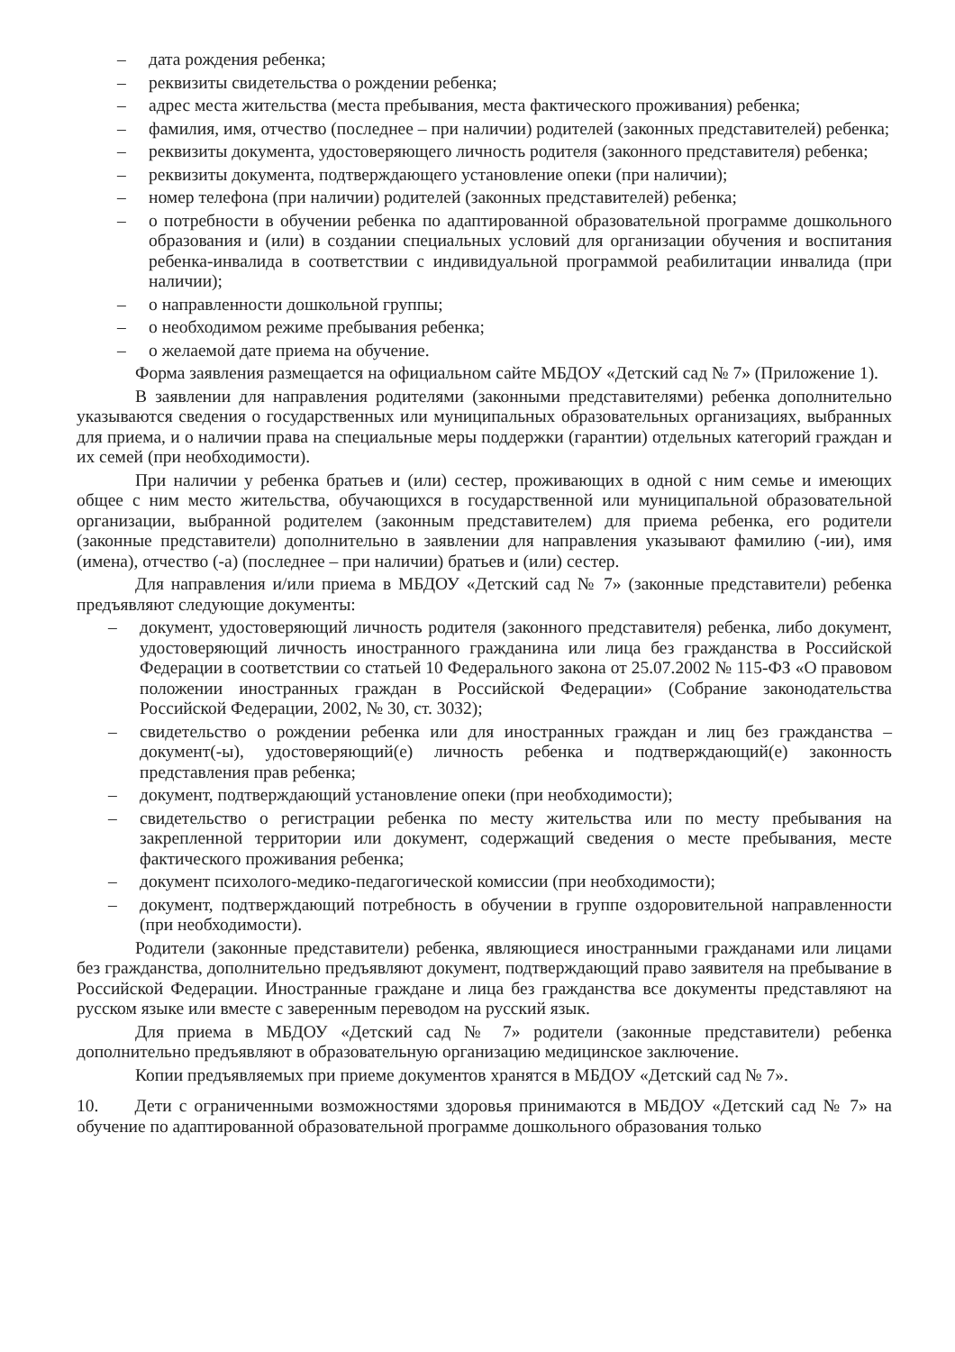– дата рождения ребенка;
– реквизиты свидетельства о рождении ребенка;
– адрес места жительства (места пребывания, места фактического проживания) ребенка;
– фамилия, имя, отчество (последнее – при наличии) родителей (законных представителей) ребенка;
– реквизиты документа, удостоверяющего личность родителя (законного представителя) ребенка;
– реквизиты документа, подтверждающего установление опеки (при наличии);
– номер телефона (при наличии) родителей (законных представителей) ребенка;
– о потребности в обучении ребенка по адаптированной образовательной программе дошкольного образования и (или) в создании специальных условий для организации обучения и воспитания ребенка-инвалида в соответствии с индивидуальной программой реабилитации инвалида (при наличии);
– о направленности дошкольной группы;
– о необходимом режиме пребывания ребенка;
– о желаемой дате приема на обучение.
Форма заявления размещается на официальном сайте МБДОУ «Детский сад № 7» (Приложение 1).
В заявлении для направления родителями (законными представителями) ребенка дополнительно указываются сведения о государственных или муниципальных образовательных организациях, выбранных для приема, и о наличии права на специальные меры поддержки (гарантии) отдельных категорий граждан и их семей (при необходимости).
При наличии у ребенка братьев и (или) сестер, проживающих в одной с ним семье и имеющих общее с ним место жительства, обучающихся в государственной или муниципальной образовательной организации, выбранной родителем (законным представителем) для приема ребенка, его родители (законные представители) дополнительно в заявлении для направления указывают фамилию (-ии), имя (имена), отчество (-а) (последнее – при наличии) братьев и (или) сестер.
Для направления и/или приема в МБДОУ «Детский сад № 7» (законные представители) ребенка предъявляют следующие документы:
– документ, удостоверяющий личность родителя (законного представителя) ребенка, либо документ, удостоверяющий личность иностранного гражданина или лица без гражданства в Российской Федерации в соответствии со статьей 10 Федерального закона от 25.07.2002 № 115-ФЗ «О правовом положении иностранных граждан в Российской Федерации» (Собрание законодательства Российской Федерации, 2002, № 30, ст. 3032);
– свидетельство о рождении ребенка или для иностранных граждан и лиц без гражданства – документ(-ы), удостоверяющий(е) личность ребенка и подтверждающий(е) законность представления прав ребенка;
– документ, подтверждающий установление опеки (при необходимости);
– свидетельство о регистрации ребенка по месту жительства или по месту пребывания на закрепленной территории или документ, содержащий сведения о месте пребывания, месте фактического проживания ребенка;
– документ психолого-медико-педагогической комиссии (при необходимости);
– документ, подтверждающий потребность в обучении в группе оздоровительной направленности (при необходимости).
Родители (законные представители) ребенка, являющиеся иностранными гражданами или лицами без гражданства, дополнительно предъявляют документ, подтверждающий право заявителя на пребывание в Российской Федерации. Иностранные граждане и лица без гражданства все документы представляют на русском языке или вместе с заверенным переводом на русский язык.
Для приема в МБДОУ «Детский сад № 7» родители (законные представители) ребенка дополнительно предъявляют в образовательную организацию медицинское заключение.
Копии предъявляемых при приеме документов хранятся в МБДОУ «Детский сад № 7».
10. Дети с ограниченными возможностями здоровья принимаются в МБДОУ «Детский сад № 7» на обучение по адаптированной образовательной программе дошкольного образования только